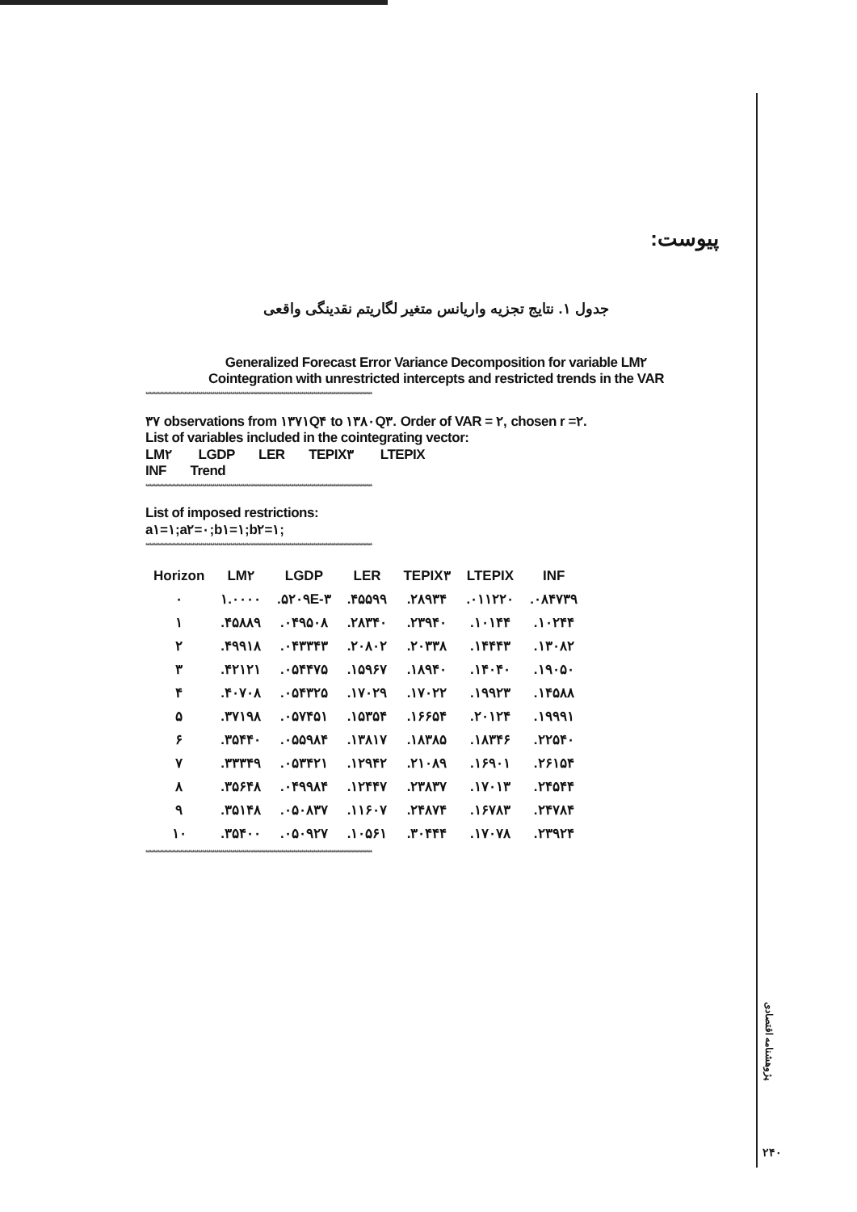پیوست:
جدول ۱. نتایج تجزیه واریانس متغیر لگاریتم نقدینگی واقعی
Generalized Forecast Error Variance Decomposition for variable LM۲
Cointegration with unrestricted intercepts and restricted trends in the VAR
****************************************************************************************************************
۳۷ observations from ۱۳۷۱Q۴ to ۱۳۸۰Q۳. Order of VAR = ۲, chosen r =۲.
List of variables included in the cointegrating vector:
LM۲ LGDP LER TEPIX۳ LTEPIX
INF Trend
****************************************************************************************************************
List of imposed restrictions:
a۱=۱;a۲=۰;b۱=۱;b۲=۱;
****************************************************************************************************************
| Horizon | LM۲ | LGDP | LER | TEPIX۳ | LTEPIX | INF |
| --- | --- | --- | --- | --- | --- | --- |
| ۰ | ۱.۰۰۰۰ | .۵۲۰۹E-۳ | .۴۵۵۹۹ | .۲۸۹۳۴ | .۰۱۱۲۲۰ | .۰۸۴۷۳۹ |
| ۱ | .۴۵۸۸۹ | .۰۴۹۵۰۸ | .۲۸۳۴۰ | .۲۳۹۴۰ | .۱۰۱۴۴ | .۱۰۲۴۴ |
| ۲ | .۴۹۹۱۸ | .۰۴۳۳۴۳ | .۲۰۸۰۲ | .۲۰۳۳۸ | .۱۴۴۴۳ | .۱۳۰۸۲ |
| ۳ | .۴۲۱۲۱ | .۰۵۴۴۷۵ | .۱۵۹۶۷ | .۱۸۹۴۰ | .۱۴۰۴۰ | .۱۹۰۵۰ |
| ۴ | .۴۰۷۰۸ | .۰۵۴۳۲۵ | .۱۷۰۲۹ | .۱۷۰۲۲ | .۱۹۹۲۳ | .۱۴۵۸۸ |
| ۵ | .۳۷۱۹۸ | .۰۵۷۴۵۱ | .۱۵۳۵۴ | .۱۶۶۵۴ | .۲۰۱۲۴ | .۱۹۹۹۱ |
| ۶ | .۳۵۴۴۰ | .۰۵۵۹۸۴ | .۱۳۸۱۷ | .۱۸۳۸۵ | .۱۸۳۴۶ | .۲۲۵۴۰ |
| ۷ | .۳۳۳۴۹ | .۰۵۳۴۲۱ | .۱۲۹۴۲ | .۲۱۰۸۹ | .۱۶۹۰۱ | .۲۶۱۵۴ |
| ۸ | .۳۵۶۴۸ | .۰۴۹۹۸۴ | .۱۲۴۴۷ | .۲۳۸۳۷ | .۱۷۰۱۳ | .۲۴۵۴۴ |
| ۹ | .۳۵۱۴۸ | .۰۵۰۸۳۷ | .۱۱۶۰۷ | .۲۴۸۷۴ | .۱۶۷۸۳ | .۲۴۷۸۴ |
| ۱۰ | .۳۵۴۰۰ | .۰۵۰۹۲۷ | .۱۰۵۶۱ | .۳۰۴۴۴ | .۱۷۰۷۸ | .۲۳۹۲۴ |
****************************************************************************************************************
پژوهشنامه اقتصادی
۲۴۰